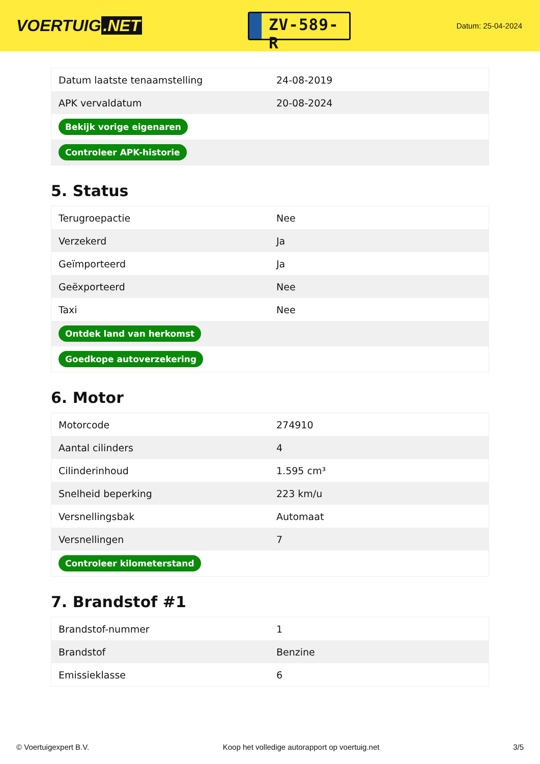VOERTUIG.NET
ZV-589-R
Datum: 25-04-2024
| Datum laatste tenaamstelling | 24-08-2019 |
| APK vervaldatum | 20-08-2024 |
| Bekijk vorige eigenaren | |
| Controleer APK-historie | |
5. Status
| Terugroepactie | Nee |
| Verzekerd | Ja |
| Geïmporteerd | Ja |
| Geëxporteerd | Nee |
| Taxi | Nee |
| Ontdek land van herkomst | |
| Goedkope autoverzekering | |
6. Motor
| Motorcode | 274910 |
| Aantal cilinders | 4 |
| Cilinderinhoud | 1.595 cm³ |
| Snelheid beperking | 223 km/u |
| Versnellingsbak | Automaat |
| Versnellingen | 7 |
| Controleer kilometerstand | |
7. Brandstof #1
| Brandstof-nummer | 1 |
| Brandstof | Benzine |
| Emissieklasse | 6 |
© Voertuigexpert B.V. Koop het volledige autorapport op voertuig.net 3/5